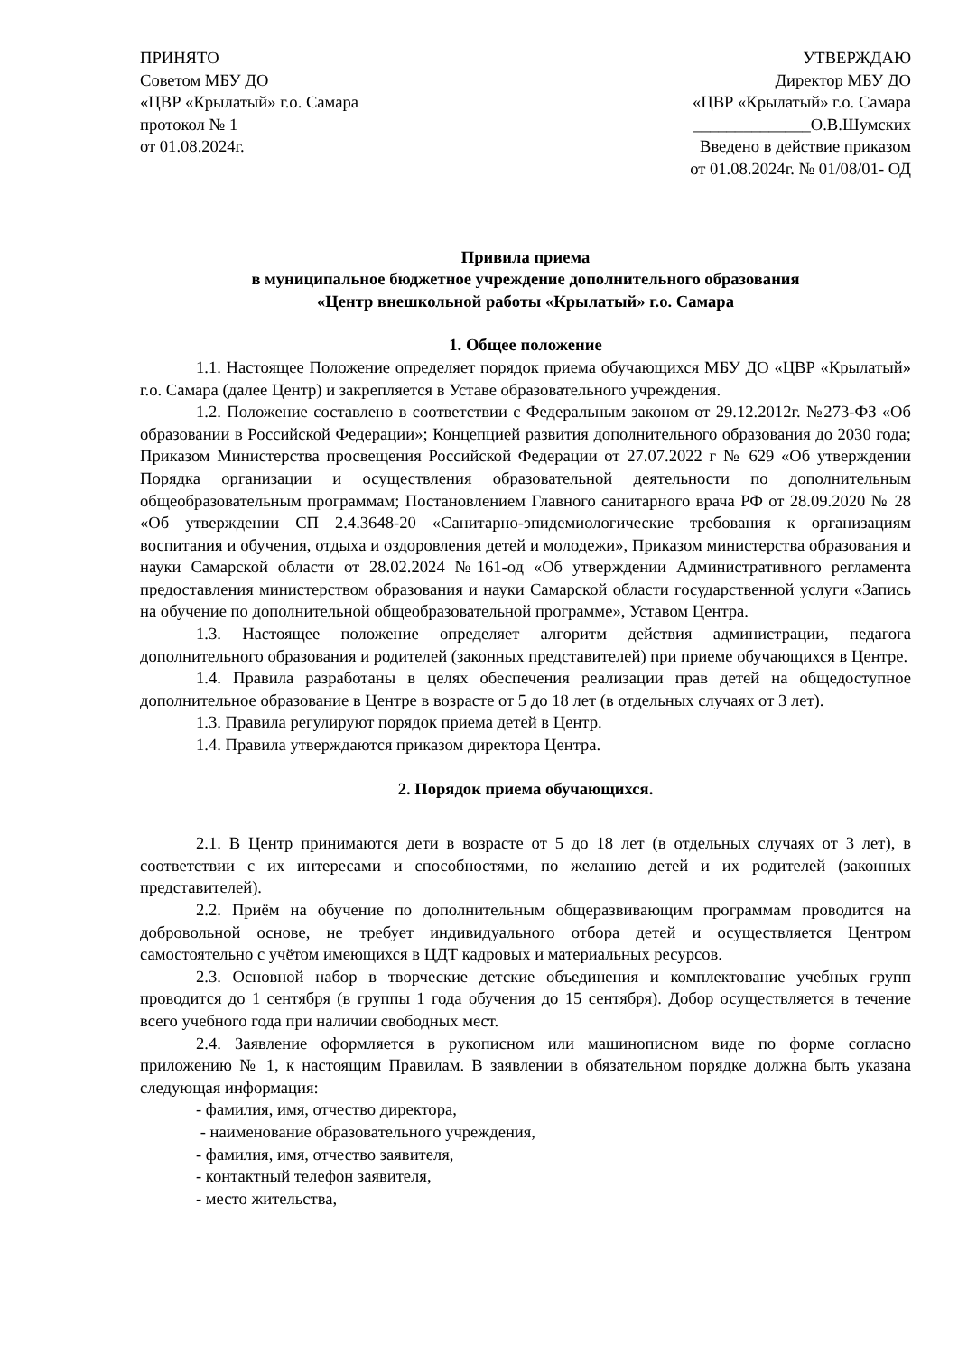ПРИНЯТО
Советом МБУ ДО
«ЦВР «Крылатый» г.о. Самара
протокол № 1
от 01.08.2024г.
УТВЕРЖДАЮ
Директор МБУ ДО
«ЦВР «Крылатый» г.о. Самара
______________О.В.Шумских
Введено в действие приказом
от 01.08.2024г. № 01/08/01- ОД
Привила приема
в муниципальное бюджетное учреждение дополнительного образования
«Центр внешкольной работы «Крылатый» г.о. Самара
1. Общее положение
1.1. Настоящее Положение определяет порядок приема обучающихся МБУ ДО «ЦВР «Крылатый» г.о. Самара (далее Центр) и закрепляется в Уставе образовательного учреждения.
1.2. Положение составлено в соответствии с Федеральным законом от 29.12.2012г. №273-ФЗ «Об образовании в Российской Федерации»; Концепцией развития дополнительного образования до 2030 года; Приказом Министерства просвещения Российской Федерации от 27.07.2022 г № 629 «Об утверждении Порядка организации и осуществления образовательной деятельности по дополнительным общеобразовательным программам; Постановлением Главного санитарного врача РФ от 28.09.2020 № 28 «Об утверждении СП 2.4.3648-20 «Санитарно-эпидемиологические требования к организациям воспитания и обучения, отдыха и оздоровления детей и молодежи», Приказом министерства образования и науки Самарской области от 28.02.2024 №161-од «Об утверждении Административного регламента предоставления министерством образования и науки Самарской области государственной услуги «Запись на обучение по дополнительной общеобразовательной программе», Уставом Центра.
1.3. Настоящее положение определяет алгоритм действия администрации, педагога дополнительного образования и родителей (законных представителей) при приеме обучающихся в Центре.
1.4. Правила разработаны в целях обеспечения реализации прав детей на общедоступное дополнительное образование в Центре в возрасте от 5 до 18 лет (в отдельных случаях от 3 лет).
1.3. Правила регулируют порядок приема детей в Центр.
1.4. Правила утверждаются приказом директора Центра.
2. Порядок приема обучающихся.
2.1. В Центр принимаются дети в возрасте от 5 до 18 лет (в отдельных случаях от 3 лет), в соответствии с их интересами и способностями, по желанию детей и их родителей (законных представителей).
2.2. Приём на обучение по дополнительным общеразвивающим программам проводится на добровольной основе, не требует индивидуального отбора детей и осуществляется Центром самостоятельно с учётом имеющихся в ЦДТ кадровых и материальных ресурсов.
2.3. Основной набор в творческие детские объединения и комплектование учебных групп проводится до 1 сентября (в группы 1 года обучения до 15 сентября). Добор осуществляется в течение всего учебного года при наличии свободных мест.
2.4. Заявление оформляется в рукописном или машинописном виде по форме согласно приложению № 1, к настоящим Правилам. В заявлении в обязательном порядке должна быть указана следующая информация:
- фамилия, имя, отчество директора,
- наименование образовательного учреждения,
- фамилия, имя, отчество заявителя,
- контактный телефон заявителя,
- место жительства,